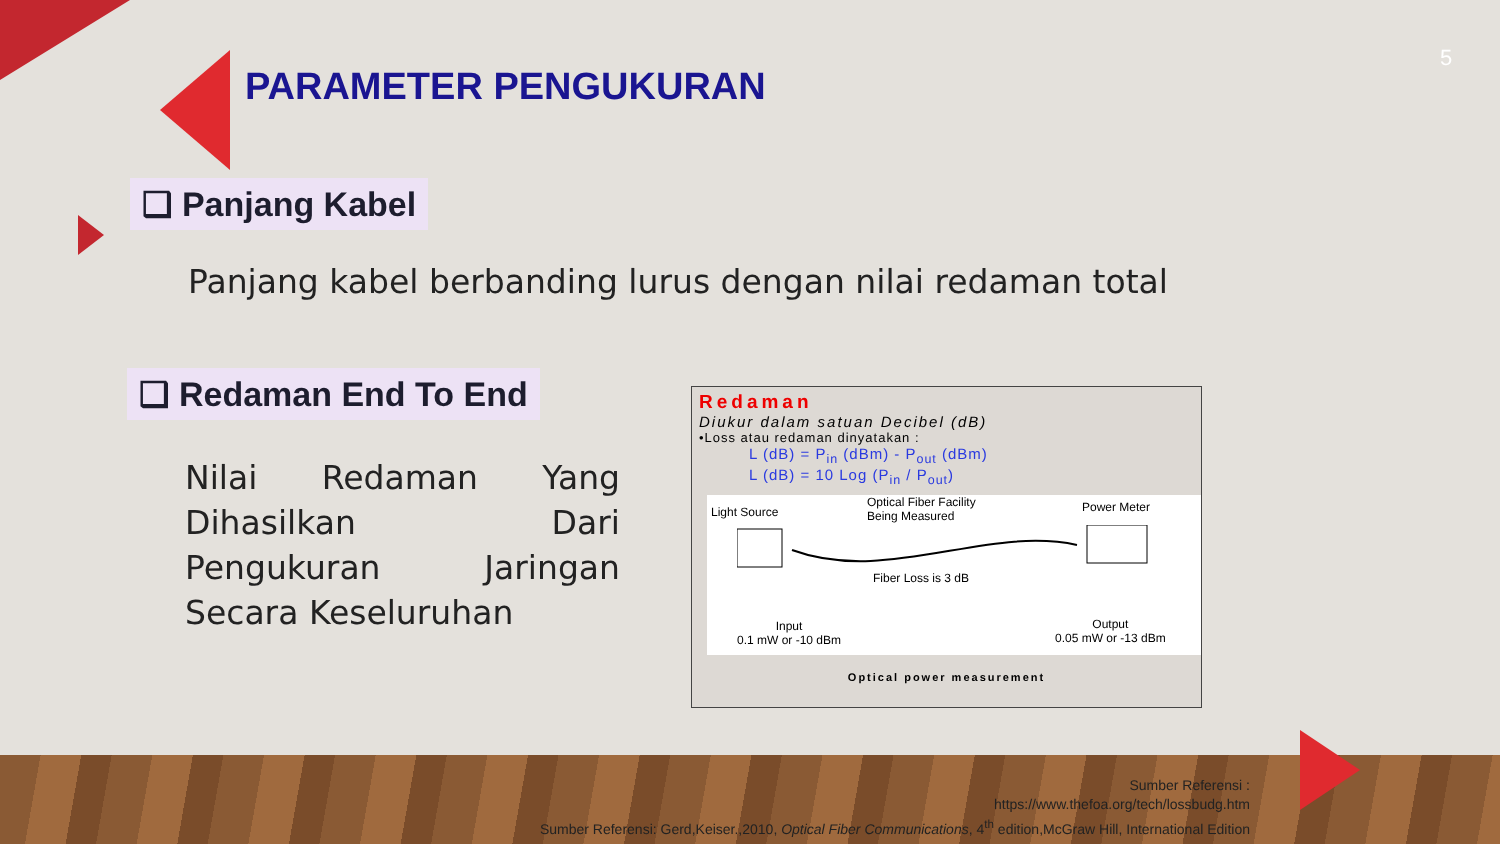5
PARAMETER PENGUKURAN
❑ Panjang Kabel
Panjang kabel berbanding lurus dengan nilai redaman total
❑ Redaman End To End
Nilai Redaman Yang Dihasilkan Dari Pengukuran Jaringan Secara Keseluruhan
Redaman
Diukur dalam satuan Decibel (dB)
•Loss atau redaman dinyatakan :
L (dB) = P<sub>in</sub> (dBm) - P<sub>out</sub> (dBm)
L (dB) = 10 Log (P<sub>in</sub> / P<sub>out</sub>)
Light Source
Optical Fiber Facility
Being Measured
Power Meter
Fiber Loss is 3 dB
Input
0.1 mW or -10 dBm
Output
0.05 mW or -13 dBm
Optical power measurement
Sumber Referensi :
https://www.thefoa.org/tech/lossbudg.htm
Sumber Referensi: Gerd,Keiser.,2010, Optical Fiber Communications, 4<sup>th</sup> edition,McGraw Hill, International Edition